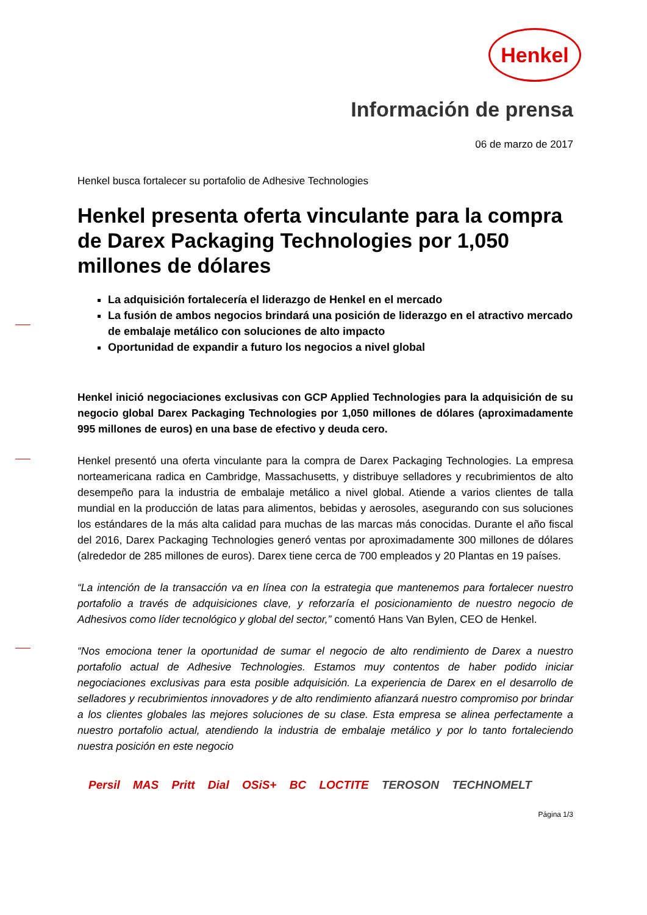Henkel
Información de prensa
06 de marzo de 2017
Henkel busca fortalecer su portafolio de Adhesive Technologies
Henkel presenta oferta vinculante para la compra de Darex Packaging Technologies por 1,050 millones de dólares
La adquisición fortalecería el liderazgo de Henkel en el mercado
La fusión de ambos negocios brindará una posición de liderazgo en el atractivo mercado de embalaje metálico con soluciones de alto impacto
Oportunidad de expandir a futuro los negocios a nivel global
Henkel inició negociaciones exclusivas con GCP Applied Technologies para la adquisición de su negocio global Darex Packaging Technologies por 1,050 millones de dólares (aproximadamente 995 millones de euros) en una base de efectivo y deuda cero.
Henkel presentó una oferta vinculante para la compra de Darex Packaging Technologies. La empresa norteamericana radica en Cambridge, Massachusetts, y distribuye selladores y recubrimientos de alto desempeño para la industria de embalaje metálico a nivel global. Atiende a varios clientes de talla mundial en la producción de latas para alimentos, bebidas y aerosoles, asegurando con sus soluciones los estándares de la más alta calidad para muchas de las marcas más conocidas. Durante el año fiscal del 2016, Darex Packaging Technologies generó ventas por aproximadamente 300 millones de dólares (alrededor de 285 millones de euros). Darex tiene cerca de 700 empleados y 20 Plantas en 19 países.
“La intención de la transacción va en línea con la estrategia que mantenemos para fortalecer nuestro portafolio a través de adquisiciones clave, y reforzaría el posicionamiento de nuestro negocio de Adhesivos como líder tecnológico y global del sector,” comentó Hans Van Bylen, CEO de Henkel.
“Nos emociona tener la oportunidad de sumar el negocio de alto rendimiento de Darex a nuestro portafolio actual de Adhesive Technologies. Estamos muy contentos de haber podido iniciar negociaciones exclusivas para esta posible adquisición. La experiencia de Darex en el desarrollo de selladores y recubrimientos innovadores y de alto rendimiento afianzará nuestro compromiso por brindar a los clientes globales las mejores soluciones de su clase. Esta empresa se alinea perfectamente a nuestro portafolio actual, atendiendo la industria de embalaje metálico y por lo tanto fortaleciendo nuestra posición en este negocio
Persil MAS Pritt Dial OSiS+ BC LOCTITE TEROSON TECHNOMELT
Página 1/3